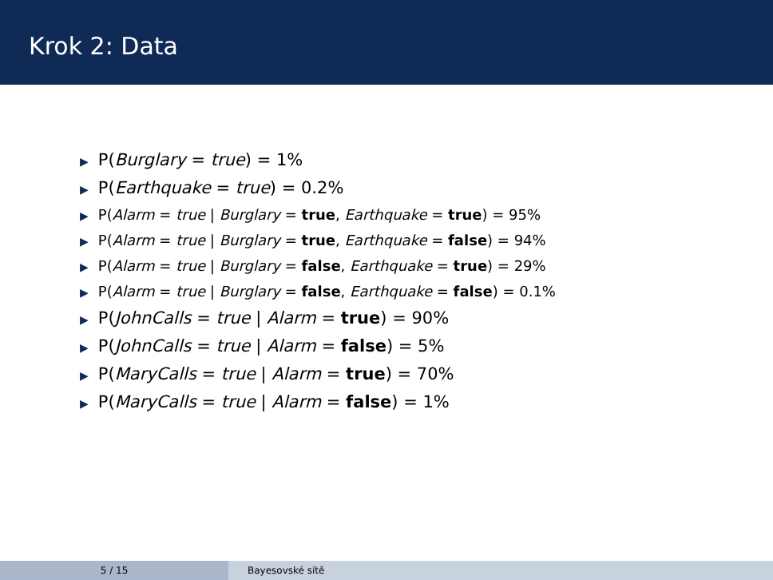Krok 2: Data
▶ P(Burglary = true) = 1%
▶ P(Earthquake = true) = 0.2%
▶ P(Alarm = true | Burglary = true, Earthquake = true) = 95%
▶ P(Alarm = true | Burglary = true, Earthquake = false) = 94%
▶ P(Alarm = true | Burglary = false, Earthquake = true) = 29%
▶ P(Alarm = true | Burglary = false, Earthquake = false) = 0.1%
▶ P(JohnCalls = true | Alarm = true) = 90%
▶ P(JohnCalls = true | Alarm = false) = 5%
▶ P(MaryCalls = true | Alarm = true) = 70%
▶ P(MaryCalls = true | Alarm = false) = 1%
5 / 15 Bayesovské sítě